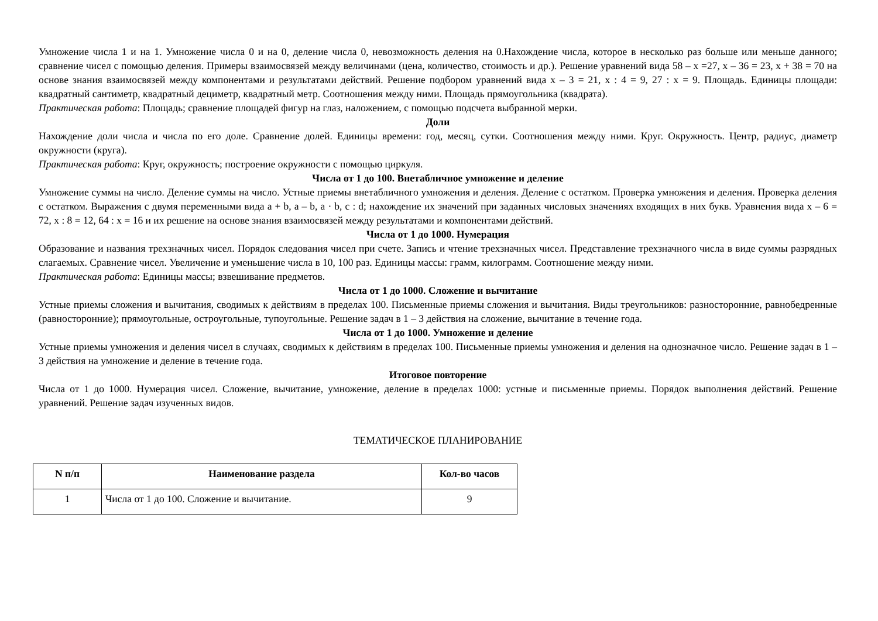Умножение числа 1 и на 1. Умножение числа 0 и на 0, деление числа 0, невозможность деления на 0.Нахождение числа, которое в несколько раз больше или меньше данного; сравнение чисел с помощью деления. Примеры взаимосвязей между величинами (цена, количество, стоимость и др.). Решение уравнений вида 58 – х =27, х – 36 = 23, х + 38 = 70 на основе знания взаимосвязей между компонентами и результатами действий. Решение подбором уравнений вида х – 3 = 21, х : 4 = 9, 27 : х = 9. Площадь. Единицы площади: квадратный сантиметр, квадратный дециметр, квадратный метр. Соотношения между ними. Площадь прямоугольника (квадрата).
Практическая работа: Площадь; сравнение площадей фигур на глаз, наложением, с помощью подсчета выбранной мерки.
Доли
Нахождение доли числа и числа по его доле. Сравнение долей. Единицы времени: год, месяц, сутки. Соотношения между ними. Круг. Окружность. Центр, радиус, диаметр окружности (круга).
Практическая работа: Круг, окружность; построение окружности с помощью циркуля.
Числа от 1 до 100. Внетабличное умножение и деление
Умножение суммы на число. Деление суммы на число. Устные приемы внетабличного умножения и деления. Деление с остатком. Проверка умножения и деления. Проверка деления с остатком. Выражения с двумя переменными вида a + b, a – b, a · b, c : d; нахождение их значений при заданных числовых значениях входящих в них букв. Уравнения вида х – 6 = 72, х : 8 = 12, 64 : х = 16 и их решение на основе знания взаимосвязей между результатами и компонентами действий.
Числа от 1 до 1000. Нумерация
Образование и названия трехзначных чисел. Порядок следования чисел при счете. Запись и чтение трехзначных чисел. Представление трехзначного числа в виде суммы разрядных слагаемых. Сравнение чисел. Увеличение и уменьшение числа в 10, 100 раз. Единицы массы: грамм, килограмм. Соотношение между ними.
Практическая работа: Единицы массы; взвешивание предметов.
Числа от 1 до 1000. Сложение и вычитание
Устные приемы сложения и вычитания, сводимых к действиям в пределах 100. Письменные приемы сложения и вычитания. Виды треугольников: разносторонние, равнобедренные (равносторонние); прямоугольные, остроугольные, тупоугольные. Решение задач в 1 – 3 действия на сложение, вычитание в течение года.
Числа от 1 до 1000. Умножение и деление
Устные приемы умножения и деления чисел в случаях, сводимых к действиям в пределах 100. Письменные приемы умножения и деления на однозначное число. Решение задач в 1 – 3 действия на умножение и деление в течение года.
Итоговое повторение
Числа от 1 до 1000. Нумерация чисел. Сложение, вычитание, умножение, деление в пределах 1000: устные и письменные приемы. Порядок выполнения действий. Решение уравнений. Решение задач изученных видов.
ТЕМАТИЧЕСКОЕ ПЛАНИРОВАНИЕ
| N п/п | Наименование раздела | Кол-во часов |
| --- | --- | --- |
| 1 | Числа от 1 до 100. Сложение и вычитание. | 9 |